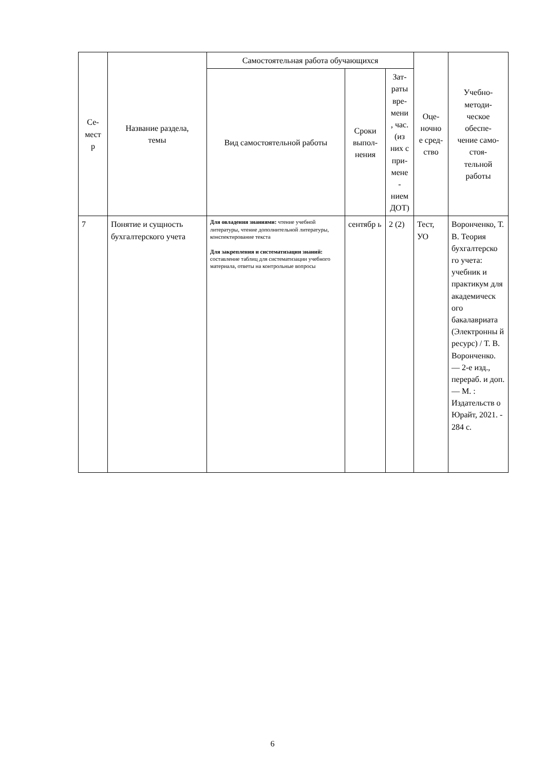| Се- мест р | Название раздела, темы | Самостоятельная работа обучающихся | | | Оце- ночно е сред- ство | Учебно- методи- ческое обеспе- чение само- стоя- тельной работы |
| --- | --- | --- | --- | --- | --- | --- |
| | | Вид самостоятельной работы | Сроки выпол- нения | Зат- раты вре- мени , час. (из них с при- мене - нием ДОТ) | | |
| 7 | Понятие и сущность бухгалтерского учета | Для овладения знаниями: чтение учебной литературы, чтение дополнительной литературы, конспектирование текста Для закрепления и систематизации знаний: составление таблиц для систематизации учебного материала, ответы на контрольные вопросы | сентябр ь | 2 (2) | Тест, УО | Воронченко, Т. В. Теория бухгалтерско го учета: учебник и практикум для академическ ого бакалавриата (Электронны й ресурс) / Т. В. Воронченко. — 2-е изд., перераб. и доп. — М. : Издательств о Юрайт, 2021. - 284 с. |
6